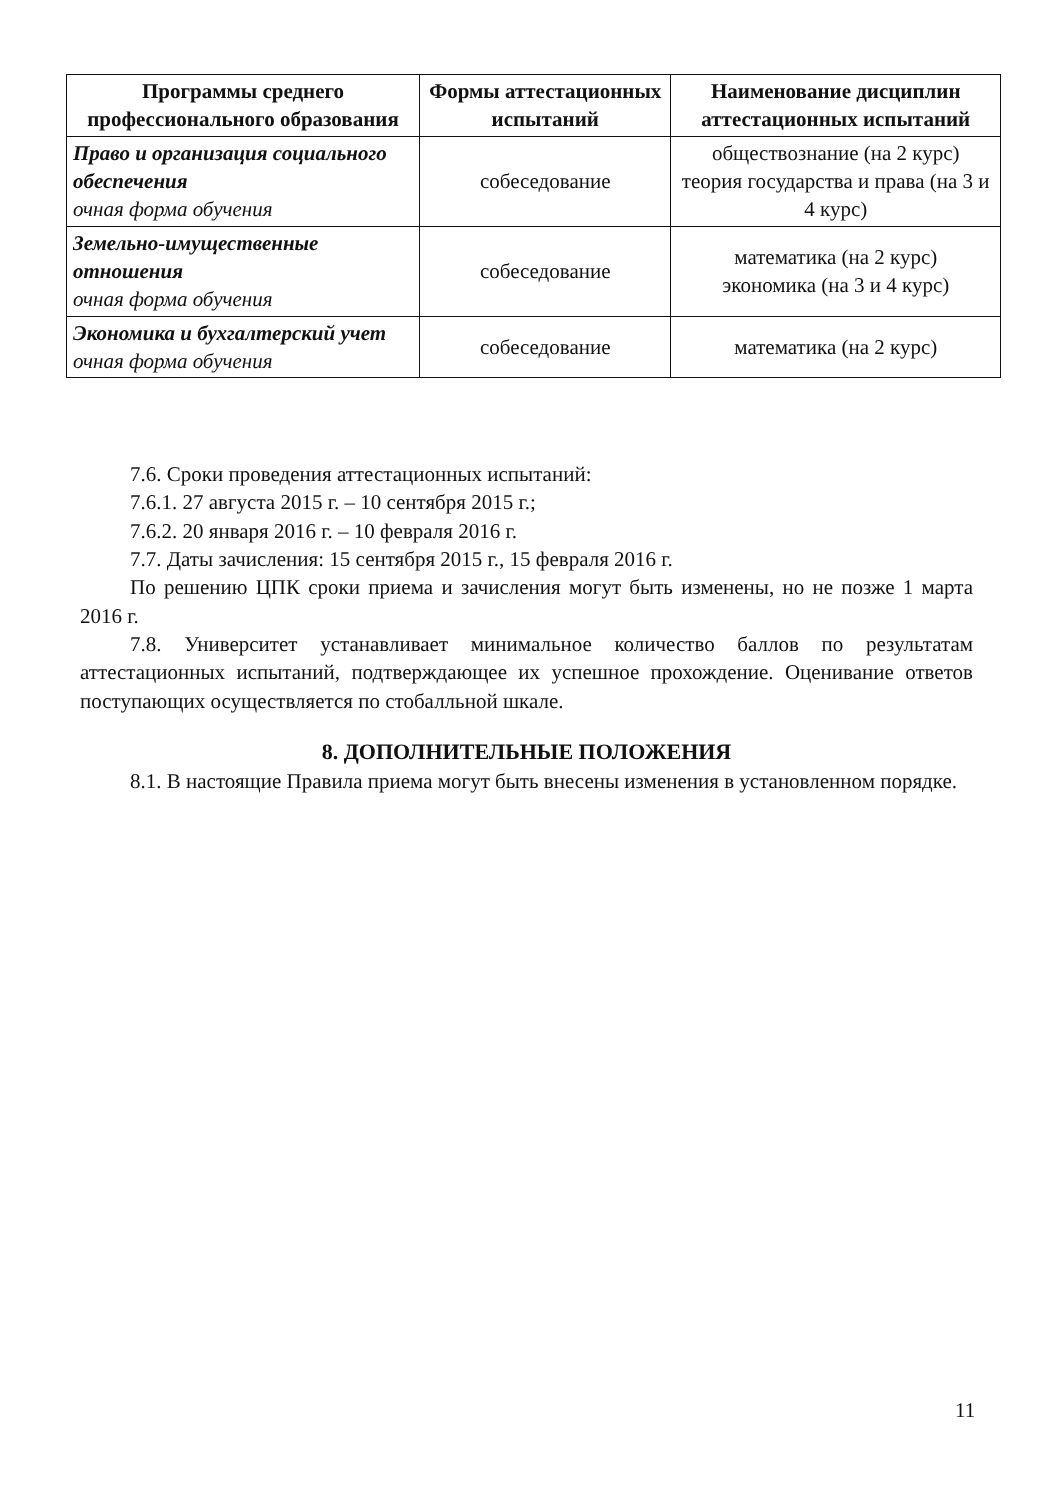| Программы среднего профессионального образования | Формы аттестационных испытаний | Наименование дисциплин аттестационных испытаний |
| --- | --- | --- |
| Право и организация социального обеспечения очная форма обучения | собеседование | обществознание (на 2 курс) теория государства и права (на 3 и 4 курс) |
| Земельно-имущественные отношения очная форма обучения | собеседование | математика (на 2 курс) экономика (на 3 и 4 курс) |
| Экономика и бухгалтерский учет очная форма обучения | собеседование | математика (на 2 курс) |
7.6. Сроки проведения аттестационных испытаний:
7.6.1. 27 августа 2015 г. – 10 сентября 2015 г.;
7.6.2. 20 января 2016 г. – 10 февраля 2016 г.
7.7. Даты зачисления: 15 сентября 2015 г., 15 февраля 2016 г.
По решению ЦПК сроки приема и зачисления могут быть изменены, но не позже 1 марта 2016 г.
7.8. Университет устанавливает минимальное количество баллов по результатам аттестационных испытаний, подтверждающее их успешное прохождение. Оценивание ответов поступающих осуществляется по стобалльной шкале.
8. ДОПОЛНИТЕЛЬНЫЕ ПОЛОЖЕНИЯ
8.1. В настоящие Правила приема могут быть внесены изменения в установленном порядке.
11